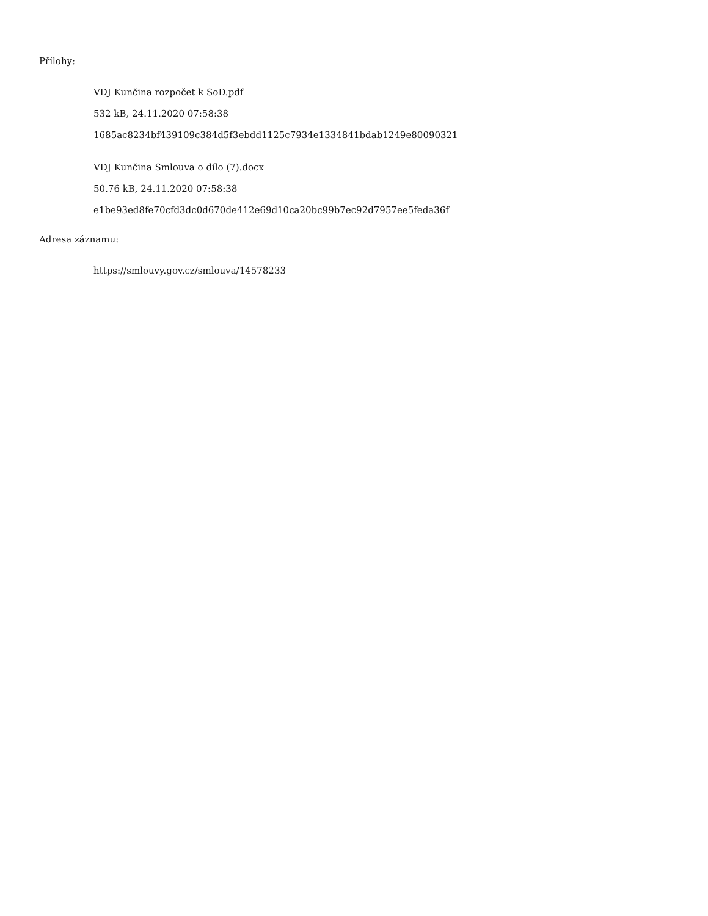Přílohy:
VDJ Kunčina rozpočet k SoD.pdf
532 kB, 24.11.2020 07:58:38
1685ac8234bf439109c384d5f3ebdd1125c7934e1334841bdab1249e80090321
VDJ Kunčina Smlouva o dílo (7).docx
50.76 kB, 24.11.2020 07:58:38
e1be93ed8fe70cfd3dc0d670de412e69d10ca20bc99b7ec92d7957ee5feda36f
Adresa záznamu:
https://smlouvy.gov.cz/smlouva/14578233